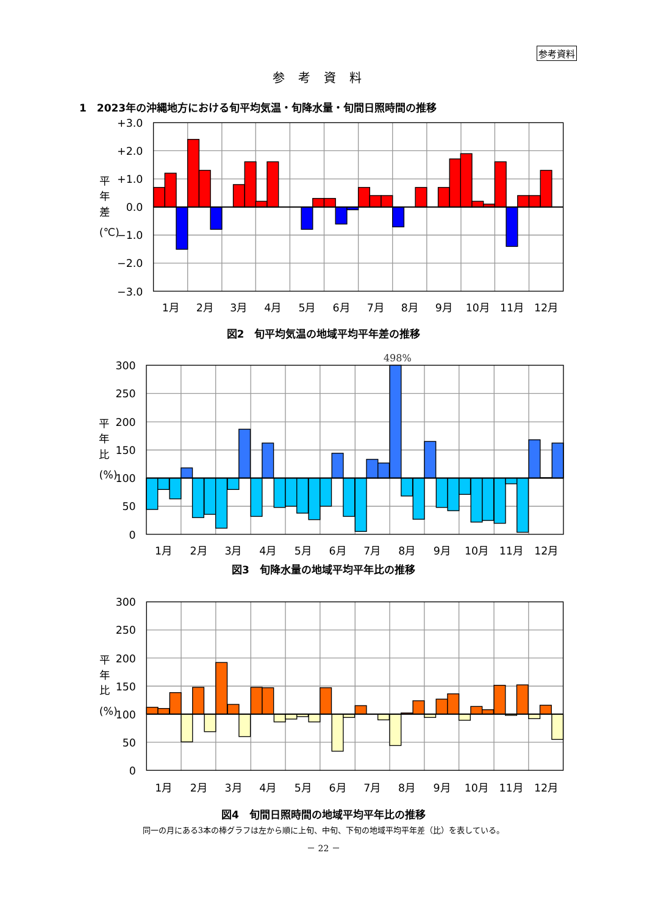参考資料
参考資料
1　2023年の沖縄地方における旬平均気温・旬降水量・旬間日照時間の推移
+3.0
+2.0
+1.0
0.0
−1.0
−2.0
−3.0
平
年
差
(℃)
1月
2月
3月
4月
5月
6月
7月
8月
9月
10月
11月
12月
図2　旬平均気温の地域平均平年差の推移
498%
300
250
200
150
100
50
0
平
年
比
(%)
1月
2月
3月
4月
5月
6月
7月
8月
9月
10月
11月
12月
図3　旬降水量の地域平均平年比の推移
300
250
200
150
100
50
0
平
年
比
(%)
1月
2月
3月
4月
5月
6月
7月
8月
9月
10月
11月
12月
図4　旬間日照時間の地域平均平年比の推移
同一の月にある3本の棒グラフは左から順に上旬、中旬、下旬の地域平均平年差（比）を表している。
－ 22 －